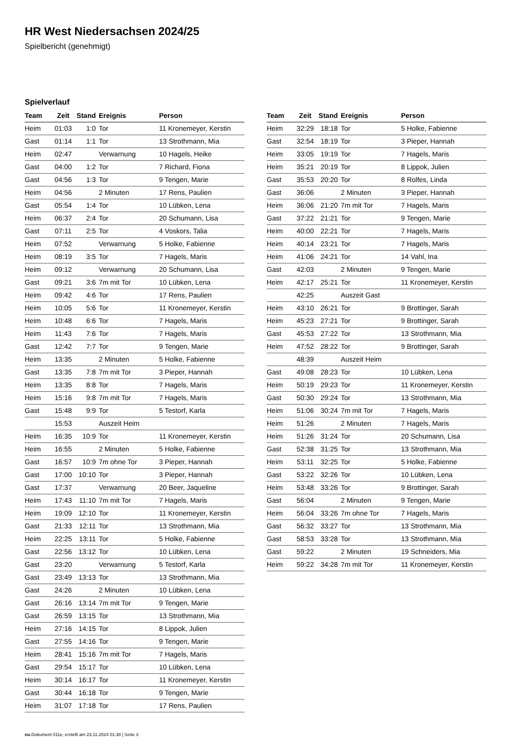HR West Niedersachsen 2024/25
Spielbericht (genehmigt)
Spielverlauf
| Team | Zeit | Stand | Ereignis | Person |
| --- | --- | --- | --- | --- |
| Heim | 01:03 | 1:0 | Tor | 11 Kronemeyer, Kerstin |
| Gast | 01:14 | 1:1 | Tor | 13 Strothmann, Mia |
| Heim | 02:47 | | Verwarnung | 10 Hagels, Heike |
| Gast | 04:00 | 1:2 | Tor | 7 Richard, Fiona |
| Gast | 04:56 | 1:3 | Tor | 9 Tengen, Marie |
| Heim | 04:56 | | 2 Minuten | 17 Rens, Paulien |
| Gast | 05:54 | 1:4 | Tor | 10 Lübken, Lena |
| Heim | 06:37 | 2:4 | Tor | 20 Schumann, Lisa |
| Gast | 07:11 | 2:5 | Tor | 4 Voskors, Talia |
| Heim | 07:52 | | Verwarnung | 5 Holke, Fabienne |
| Heim | 08:19 | 3:5 | Tor | 7 Hagels, Maris |
| Heim | 09:12 | | Verwarnung | 20 Schumann, Lisa |
| Gast | 09:21 | 3:6 | 7m mit Tor | 10 Lübken, Lena |
| Heim | 09:42 | 4:6 | Tor | 17 Rens, Paulien |
| Heim | 10:05 | 5:6 | Tor | 11 Kronemeyer, Kerstin |
| Heim | 10:48 | 6:6 | Tor | 7 Hagels, Maris |
| Heim | 11:43 | 7:6 | Tor | 7 Hagels, Maris |
| Gast | 12:42 | 7:7 | Tor | 9 Tengen, Marie |
| Heim | 13:35 | | 2 Minuten | 5 Holke, Fabienne |
| Gast | 13:35 | 7:8 | 7m mit Tor | 3 Pieper, Hannah |
| Heim | 13:35 | 8:8 | Tor | 7 Hagels, Maris |
| Heim | 15:16 | 9:8 | 7m mit Tor | 7 Hagels, Maris |
| Gast | 15:48 | 9:9 | Tor | 5 Testorf, Karla |
| | 15:53 | | Auszeit Heim | |
| Heim | 16:35 | 10:9 | Tor | 11 Kronemeyer, Kerstin |
| Heim | 16:55 | | 2 Minuten | 5 Holke, Fabienne |
| Gast | 16:57 | 10:9 | 7m ohne Tor | 3 Pieper, Hannah |
| Gast | 17:00 | 10:10 | Tor | 3 Pieper, Hannah |
| Gast | 17:37 | | Verwarnung | 20 Beer, Jaqueline |
| Heim | 17:43 | 11:10 | 7m mit Tor | 7 Hagels, Maris |
| Heim | 19:09 | 12:10 | Tor | 11 Kronemeyer, Kerstin |
| Gast | 21:33 | 12:11 | Tor | 13 Strothmann, Mia |
| Heim | 22:25 | 13:11 | Tor | 5 Holke, Fabienne |
| Gast | 22:56 | 13:12 | Tor | 10 Lübken, Lena |
| Gast | 23:20 | | Verwarnung | 5 Testorf, Karla |
| Gast | 23:49 | 13:13 | Tor | 13 Strothmann, Mia |
| Gast | 24:26 | | 2 Minuten | 10 Lübken, Lena |
| Gast | 26:16 | 13:14 | 7m mit Tor | 9 Tengen, Marie |
| Gast | 26:59 | 13:15 | Tor | 13 Strothmann, Mia |
| Heim | 27:16 | 14:15 | Tor | 8 Lippok, Julien |
| Gast | 27:55 | 14:16 | Tor | 9 Tengen, Marie |
| Heim | 28:41 | 15:16 | 7m mit Tor | 7 Hagels, Maris |
| Gast | 29:54 | 15:17 | Tor | 10 Lübken, Lena |
| Heim | 30:14 | 16:17 | Tor | 11 Kronemeyer, Kerstin |
| Gast | 30:44 | 16:18 | Tor | 9 Tengen, Marie |
| Heim | 31:07 | 17:18 | Tor | 17 Rens, Paulien |
| Team | Zeit | Stand | Ereignis | Person |
| --- | --- | --- | --- | --- |
| Heim | 32:29 | 18:18 | Tor | 5 Holke, Fabienne |
| Gast | 32:54 | 18:19 | Tor | 3 Pieper, Hannah |
| Heim | 33:05 | 19:19 | Tor | 7 Hagels, Maris |
| Heim | 35:21 | 20:19 | Tor | 8 Lippok, Julien |
| Gast | 35:53 | 20:20 | Tor | 8 Rolfes, Linda |
| Gast | 36:06 | | 2 Minuten | 3 Pieper, Hannah |
| Heim | 36:06 | 21:20 | 7m mit Tor | 7 Hagels, Maris |
| Gast | 37:22 | 21:21 | Tor | 9 Tengen, Marie |
| Heim | 40:00 | 22:21 | Tor | 7 Hagels, Maris |
| Heim | 40:14 | 23:21 | Tor | 7 Hagels, Maris |
| Heim | 41:06 | 24:21 | Tor | 14 Vahl, Ina |
| Gast | 42:03 | | 2 Minuten | 9 Tengen, Marie |
| Heim | 42:17 | 25:21 | Tor | 11 Kronemeyer, Kerstin |
| | 42:25 | | Auszeit Gast | |
| Heim | 43:10 | 26:21 | Tor | 9 Brottinger, Sarah |
| Heim | 45:23 | 27:21 | Tor | 9 Brottinger, Sarah |
| Gast | 45:53 | 27:22 | Tor | 13 Strothmann, Mia |
| Heim | 47:52 | 28:22 | Tor | 9 Brottinger, Sarah |
| | 48:39 | | Auszeit Heim | |
| Gast | 49:08 | 28:23 | Tor | 10 Lübken, Lena |
| Heim | 50:19 | 29:23 | Tor | 11 Kronemeyer, Kerstin |
| Gast | 50:30 | 29:24 | Tor | 13 Strothmann, Mia |
| Heim | 51:06 | 30:24 | 7m mit Tor | 7 Hagels, Maris |
| Heim | 51:26 | | 2 Minuten | 7 Hagels, Maris |
| Heim | 51:26 | 31:24 | Tor | 20 Schumann, Lisa |
| Gast | 52:38 | 31:25 | Tor | 13 Strothmann, Mia |
| Heim | 53:11 | 32:25 | Tor | 5 Holke, Fabienne |
| Gast | 53:22 | 32:26 | Tor | 10 Lübken, Lena |
| Heim | 53:48 | 33:26 | Tor | 9 Brottinger, Sarah |
| Gast | 56:04 | | 2 Minuten | 9 Tengen, Marie |
| Heim | 56:04 | 33:26 | 7m ohne Tor | 7 Hagels, Maris |
| Gast | 56:32 | 33:27 | Tor | 13 Strothmann, Mia |
| Gast | 58:53 | 33:28 | Tor | 13 Strothmann, Mia |
| Gast | 59:22 | | 2 Minuten | 19 Schneiders, Mia |
| Heim | 59:22 | 34:28 | 7m mit Tor | 11 Kronemeyer, Kerstin |
nu.Dokument 011e, erstellt am 23.11.2024 01:38 | Seite 3